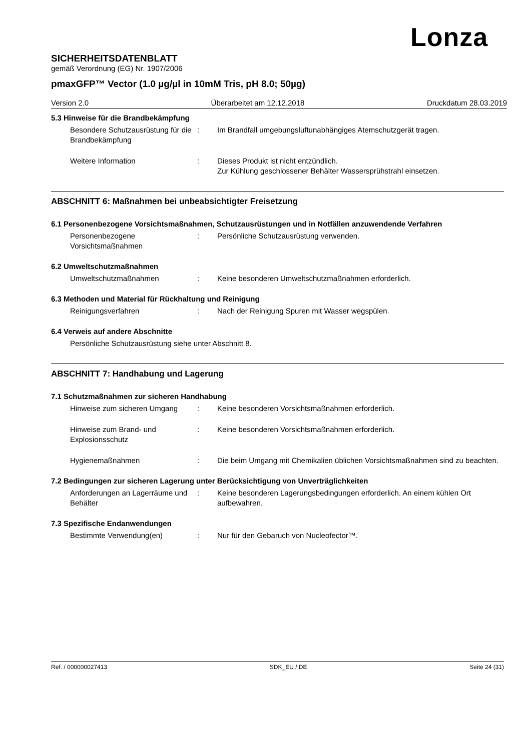Lonza
SICHERHEITSDATENBLATT
gemäß Verordnung (EG) Nr. 1907/2006
pmaxGFP™ Vector (1.0 µg/µl in 10mM Tris, pH 8.0; 50µg)
Version 2.0 Überarbeitet am 12.12.2018 Druckdatum 28.03.2019
5.3 Hinweise für die Brandbekämpfung
Besondere Schutzausrüstung für die Brandbekämpfung
: Im Brandfall umgebungsluftunabhängiges Atemschutzgerät tragen.
Weitere Information : Dieses Produkt ist nicht entzündlich.
Zur Kühlung geschlossener Behälter Wassersprühstrahl einsetzen.
ABSCHNITT 6: Maßnahmen bei unbeabsichtigter Freisetzung
6.1 Personenbezogene Vorsichtsmaßnahmen, Schutzausrüstungen und in Notfällen anzuwendende Verfahren
Personenbezogene Vorsichtsmaßnahmen
: Persönliche Schutzausrüstung verwenden.
6.2 Umweltschutzmaßnahmen
Umweltschutzmaßnahmen : Keine besonderen Umweltschutzmaßnahmen erforderlich.
6.3 Methoden und Material für Rückhaltung und Reinigung
Reinigungsverfahren : Nach der Reinigung Spuren mit Wasser wegspülen.
6.4 Verweis auf andere Abschnitte
Persönliche Schutzausrüstung siehe unter Abschnitt 8.
ABSCHNITT 7: Handhabung und Lagerung
7.1 Schutzmaßnahmen zur sicheren Handhabung
Hinweise zum sicheren Umgang : Keine besonderen Vorsichtsmaßnahmen erforderlich.
Hinweise zum Brand- und Explosionsschutz
: Keine besonderen Vorsichtsmaßnahmen erforderlich.
Hygienemaßnahmen : Die beim Umgang mit Chemikalien üblichen Vorsichtsmaßnahmen sind zu beachten.
7.2 Bedingungen zur sicheren Lagerung unter Berücksichtigung von Unverträglichkeiten
Anforderungen an Lagerräume und Behälter
: Keine besonderen Lagerungsbedingungen erforderlich. An einem kühlen Ort aufbewahren.
7.3 Spezifische Endanwendungen
Bestimmte Verwendung(en) : Nur für den Gebaruch von Nucleofector™.
Ref. / 000000027413 SDK_EU / DE Seite 24 (31)